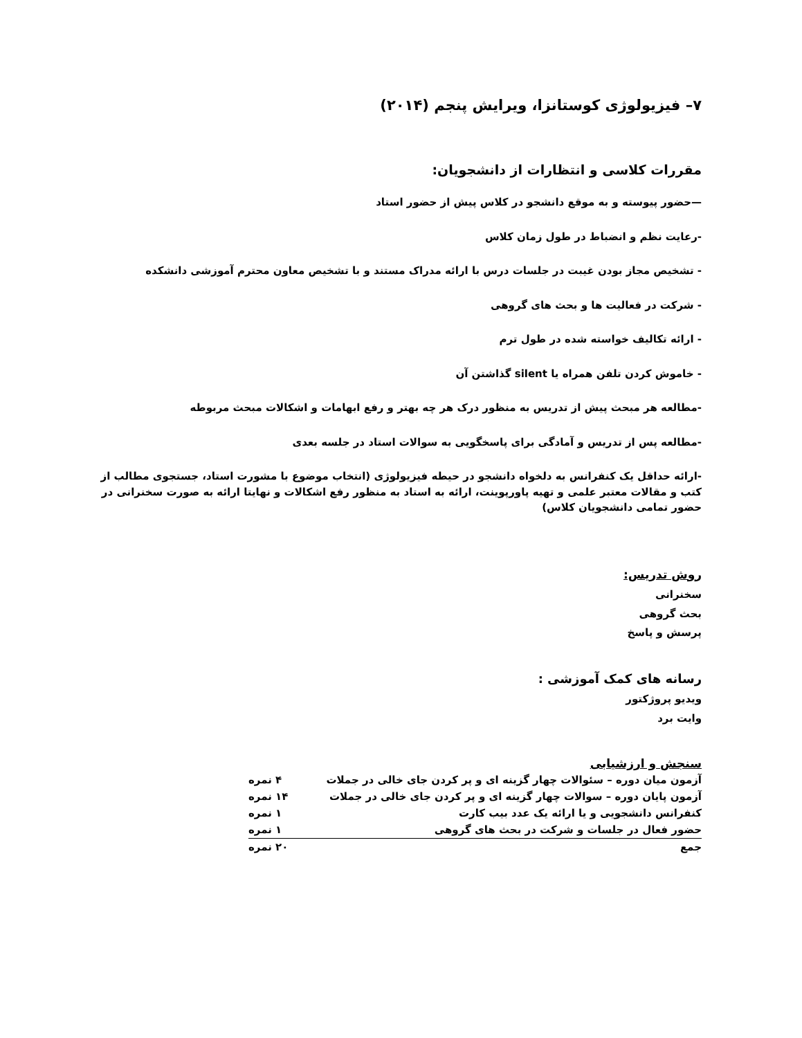۷– فیزیولوژی کوستانزا، ویرایش پنجم (۲۰۱۴)
مقررات کلاسی و انتظارات از دانشجویان:
—حضور پیوسته و به موقع دانشجو در کلاس پیش از حضور استاد
-رعایت نظم و انضباط در طول زمان کلاس
- تشخیص مجاز بودن غیبت در جلسات درس با ارائه مدراک مستند و با تشخیص معاون محترم آموزشی دانشکده
- شرکت در فعالیت ها و بحث های گروهی
- ارائه تکالیف خواسته شده در طول ترم
- خاموش کردن تلفن همراه یا silent گذاشتن آن
-مطالعه هر مبحث پیش از تدریس به منظور درک هر چه بهتر و رفع ابهامات و اشکالات مبحث مربوطه
-مطالعه پس از تدریس و آمادگی برای پاسخگویی به سوالات استاد در جلسه بعدی
-ارائه حداقل یک کنفرانس به دلخواه دانشجو در حیطه فیزیولوژی (انتخاب موضوع با مشورت استاد، جستجوی مطالب از کتب و مقالات معتبر علمی و تهیه پاورپوینت، ارائه به استاد به منظور رفع اشکالات و نهایتا ارائه به صورت سخنرانی در حضور تمامی دانشجویان کلاس)
روش تدریس:
سخنرانی
بحث گروهی
پرسش و پاسخ
رسانه های کمک آموزشی :
ویدیو پروژکتور
وایت برد
سنجش و ارزشیابی
| آزمون میان دوره – سئوالات چهار گزینه ای و پر کردن جای خالی در جملات | ۴ نمره |
| آزمون پایان دوره – سوالات چهار گزینه ای و پر کردن جای خالی در جملات | ۱۴ نمره |
| کنفرانس دانشجویی و یا ارائه یک عدد بیب کارت | ۱ نمره |
| حضور فعال در جلسات و شرکت در بحث های گروهی | ۱ نمره |
| جمع | ۲۰ نمره |